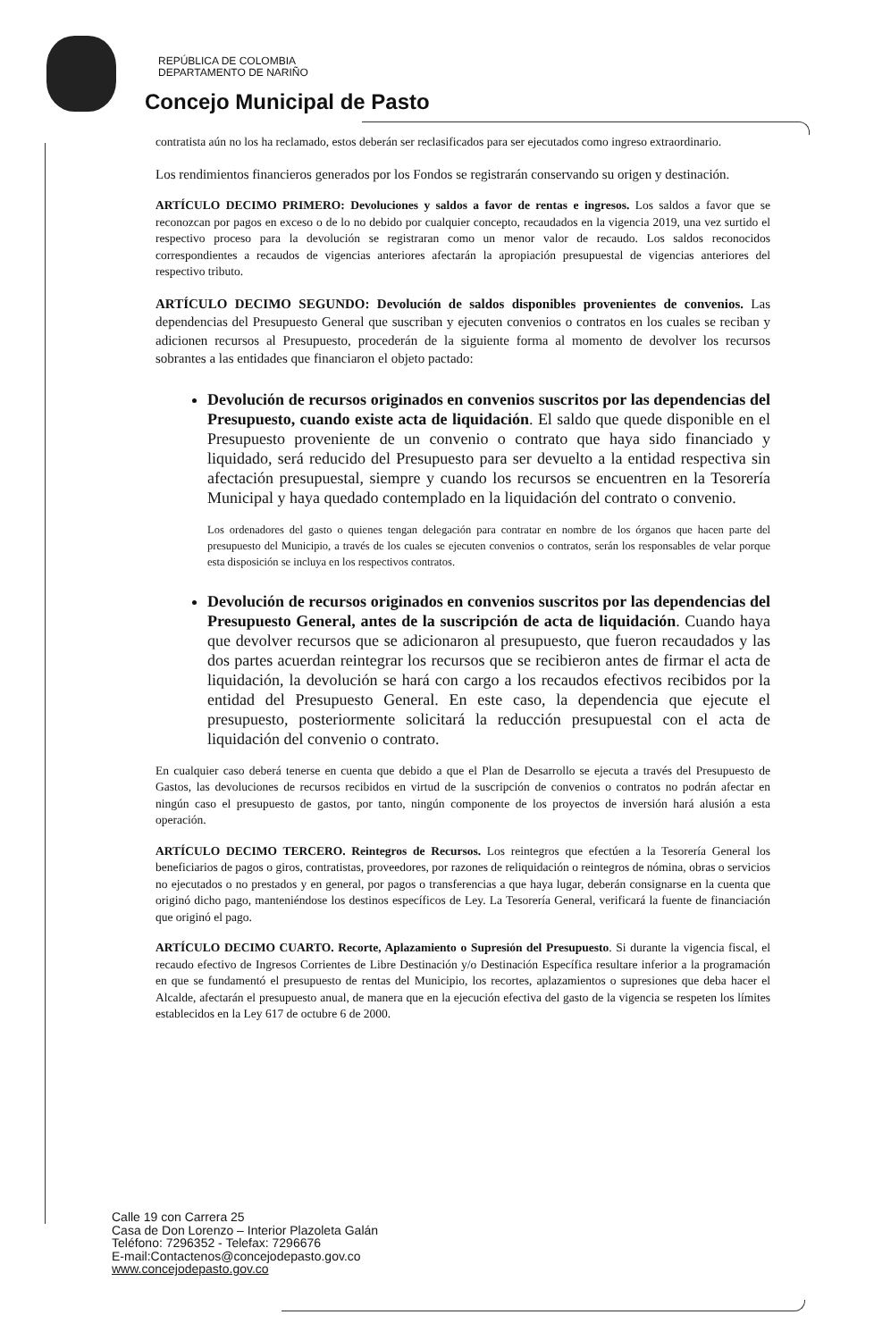REPÚBLICA DE COLOMBIA
DEPARTAMENTO DE NARIÑO
Concejo Municipal de Pasto
contratista aún no los ha reclamado, estos deberán ser reclasificados para ser ejecutados como ingreso extraordinario.
Los rendimientos financieros generados por los Fondos se registrarán conservando su origen y destinación.
ARTÍCULO DECIMO PRIMERO: Devoluciones y saldos a favor de rentas e ingresos. Los saldos a favor que se reconozcan por pagos en exceso o de lo no debido por cualquier concepto, recaudados en la vigencia 2019, una vez surtido el respectivo proceso para la devolución se registraran como un menor valor de recaudo. Los saldos reconocidos correspondientes a recaudos de vigencias anteriores afectarán la apropiación presupuestal de vigencias anteriores del respectivo tributo.
ARTÍCULO DECIMO SEGUNDO: Devolución de saldos disponibles provenientes de convenios. Las dependencias del Presupuesto General que suscriban y ejecuten convenios o contratos en los cuales se reciban y adicionen recursos al Presupuesto, procederán de la siguiente forma al momento de devolver los recursos sobrantes a las entidades que financiaron el objeto pactado:
Devolución de recursos originados en convenios suscritos por las dependencias del Presupuesto, cuando existe acta de liquidación. El saldo que quede disponible en el Presupuesto proveniente de un convenio o contrato que haya sido financiado y liquidado, será reducido del Presupuesto para ser devuelto a la entidad respectiva sin afectación presupuestal, siempre y cuando los recursos se encuentren en la Tesorería Municipal y haya quedado contemplado en la liquidación del contrato o convenio.
Los ordenadores del gasto o quienes tengan delegación para contratar en nombre de los órganos que hacen parte del presupuesto del Municipio, a través de los cuales se ejecuten convenios o contratos, serán los responsables de velar porque esta disposición se incluya en los respectivos contratos.
Devolución de recursos originados en convenios suscritos por las dependencias del Presupuesto General, antes de la suscripción de acta de liquidación. Cuando haya que devolver recursos que se adicionaron al presupuesto, que fueron recaudados y las dos partes acuerdan reintegrar los recursos que se recibieron antes de firmar el acta de liquidación, la devolución se hará con cargo a los recaudos efectivos recibidos por la entidad del Presupuesto General. En este caso, la dependencia que ejecute el presupuesto, posteriormente solicitará la reducción presupuestal con el acta de liquidación del convenio o contrato.
En cualquier caso deberá tenerse en cuenta que debido a que el Plan de Desarrollo se ejecuta a través del Presupuesto de Gastos, las devoluciones de recursos recibidos en virtud de la suscripción de convenios o contratos no podrán afectar en ningún caso el presupuesto de gastos, por tanto, ningún componente de los proyectos de inversión hará alusión a esta operación.
ARTÍCULO DECIMO TERCERO. Reintegros de Recursos. Los reintegros que efectúen a la Tesorería General los beneficiarios de pagos o giros, contratistas, proveedores, por razones de reliquidación o reintegros de nómina, obras o servicios no ejecutados o no prestados y en general, por pagos o transferencias a que haya lugar, deberán consignarse en la cuenta que originó dicho pago, manteniéndose los destinos específicos de Ley. La Tesorería General, verificará la fuente de financiación que originó el pago.
ARTÍCULO DECIMO CUARTO. Recorte, Aplazamiento o Supresión del Presupuesto. Si durante la vigencia fiscal, el recaudo efectivo de Ingresos Corrientes de Libre Destinación y/o Destinación Específica resultare inferior a la programación en que se fundamentó el presupuesto de rentas del Municipio, los recortes, aplazamientos o supresiones que deba hacer el Alcalde, afectarán el presupuesto anual, de manera que en la ejecución efectiva del gasto de la vigencia se respeten los límites establecidos en la Ley 617 de octubre 6 de 2000.
Calle 19 con Carrera 25
Casa de Don Lorenzo – Interior Plazoleta Galán
Teléfono: 7296352 - Telefax: 7296676
E-mail:Contactenos@concejodepasto.gov.co
www.concejodepasto.gov.co